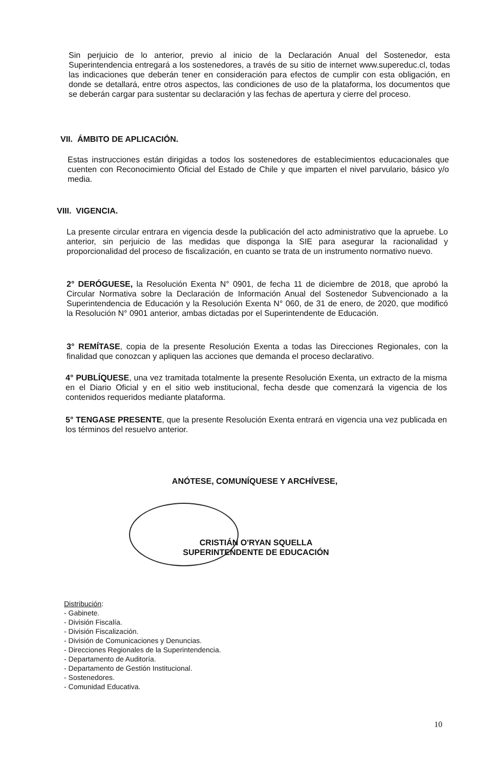Sin perjuicio de lo anterior, previo al inicio de la Declaración Anual del Sostenedor, esta Superintendencia entregará a los sostenedores, a través de su sitio de internet www.supereduc.cl, todas las indicaciones que deberán tener en consideración para efectos de cumplir con esta obligación, en donde se detallará, entre otros aspectos, las condiciones de uso de la plataforma, los documentos que se deberán cargar para sustentar su declaración y las fechas de apertura y cierre del proceso.
VII. ÁMBITO DE APLICACIÓN.
Estas instrucciones están dirigidas a todos los sostenedores de establecimientos educacionales que cuenten con Reconocimiento Oficial del Estado de Chile y que imparten el nivel parvulario, básico y/o media.
VIII. VIGENCIA.
La presente circular entrara en vigencia desde la publicación del acto administrativo que la apruebe. Lo anterior, sin perjuicio de las medidas que disponga la SIE para asegurar la racionalidad y proporcionalidad del proceso de fiscalización, en cuanto se trata de un instrumento normativo nuevo.
2° DERÓGUESE, la Resolución Exenta N° 0901, de fecha 11 de diciembre de 2018, que aprobó la Circular Normativa sobre la Declaración de Información Anual del Sostenedor Subvencionado a la Superintendencia de Educación y la Resolución Exenta N° 060, de 31 de enero, de 2020, que modificó la Resolución N° 0901 anterior, ambas dictadas por el Superintendente de Educación.
3° REMÍTASE, copia de la presente Resolución Exenta a todas las Direcciones Regionales, con la finalidad que conozcan y apliquen las acciones que demanda el proceso declarativo.
4° PUBLÍQUESE, una vez tramitada totalmente la presente Resolución Exenta, un extracto de la misma en el Diario Oficial y en el sitio web institucional, fecha desde que comenzará la vigencia de los contenidos requeridos mediante plataforma.
5° TENGASE PRESENTE, que la presente Resolución Exenta entrará en vigencia una vez publicada en los términos del resuelvo anterior.
ANÓTESE, COMUNÍQUESE Y ARCHÍVESE,
CRISTIÁN O'RYAN SQUELLA
SUPERINTENDENTE DE EDUCACIÓN
Distribución:
- Gabinete.
- División Fiscalía.
- División Fiscalización.
- División de Comunicaciones y Denuncias.
- Direcciones Regionales de la Superintendencia.
- Departamento de Auditoría.
- Departamento de Gestión Institucional.
- Sostenedores.
- Comunidad Educativa.
10